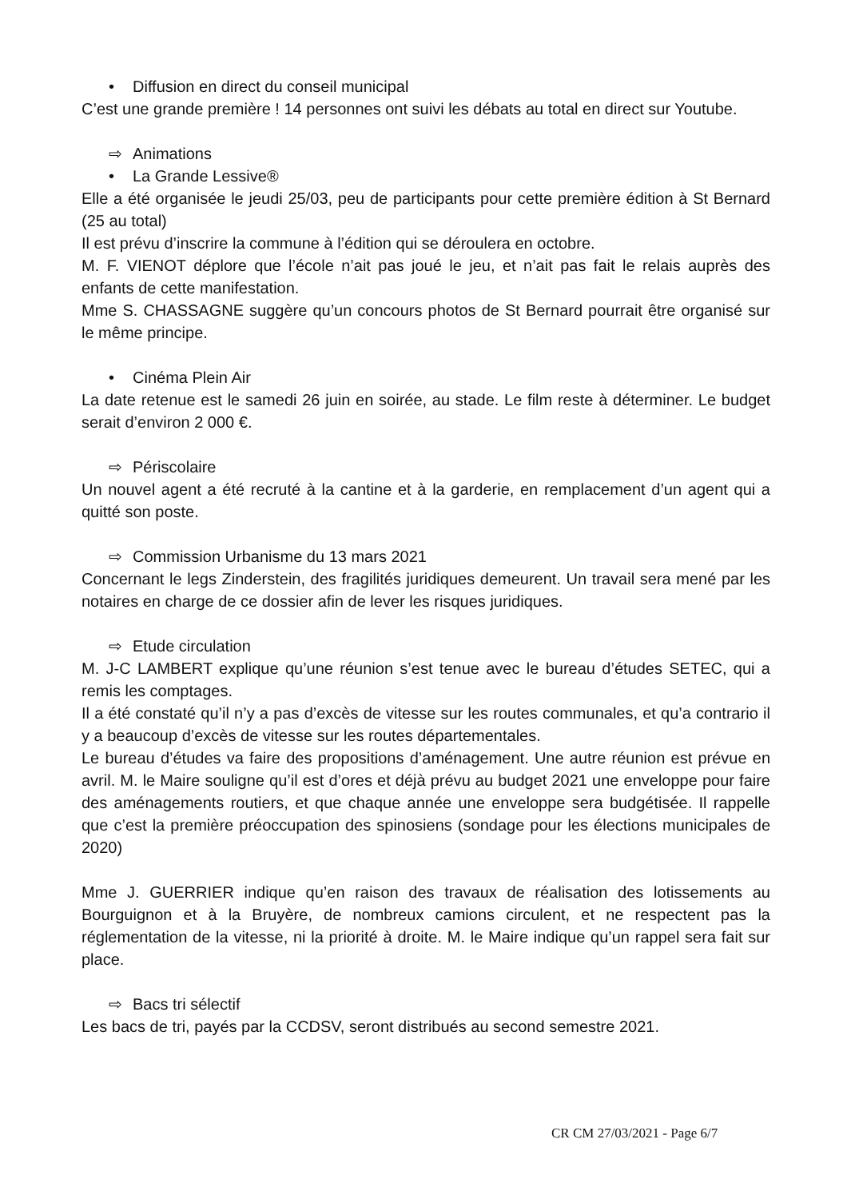• Diffusion en direct du conseil municipal
C’est une grande première ! 14 personnes ont suivi les débats au total en direct sur Youtube.
⇨ Animations
• La Grande Lessive®
Elle a été organisée le jeudi 25/03, peu de participants pour cette première édition à St Bernard (25 au total)
Il est prévu d’inscrire la commune à l’édition qui se déroulera en octobre.
M. F. VIENOT déplore que l’école n’ait pas joué le jeu, et n’ait pas fait le relais auprès des enfants de cette manifestation.
Mme S. CHASSAGNE suggère qu’un concours photos de St Bernard pourrait être organisé sur le même principe.
• Cinéma Plein Air
La date retenue est le samedi 26 juin en soirée, au stade. Le film reste à déterminer. Le budget serait d’environ 2 000 €.
⇨ Périscolaire
Un nouvel agent a été recruté à la cantine et à la garderie, en remplacement d’un agent qui a quitté son poste.
⇨ Commission Urbanisme du 13 mars 2021
Concernant le legs Zinderstein, des fragilités juridiques demeurent. Un travail sera mené par les notaires en charge de ce dossier afin de lever les risques juridiques.
⇨ Etude circulation
M. J-C LAMBERT explique qu’une réunion s’est tenue avec le bureau d’études SETEC, qui a remis les comptages.
Il a été constaté qu’il n’y a pas d’excès de vitesse sur les routes communales, et qu’a contrario il y a beaucoup d’excès de vitesse sur les routes départementales.
Le bureau d’études va faire des propositions d’aménagement. Une autre réunion est prévue en avril. M. le Maire souligne qu’il est d’ores et déjà prévu au budget 2021 une enveloppe pour faire des aménagements routiers, et que chaque année une enveloppe sera budgétisée. Il rappelle que c’est la première préoccupation des spinosiens (sondage pour les élections municipales de 2020)
Mme J. GUERRIER indique qu’en raison des travaux de réalisation des lotissements au Bourguignon et à la Bruyère, de nombreux camions circulent, et ne respectent pas la réglementation de la vitesse, ni la priorité à droite. M. le Maire indique qu’un rappel sera fait sur place.
⇨ Bacs tri sélectif
Les bacs de tri, payés par la CCDSV, seront distribués au second semestre 2021.
CR CM 27/03/2021 - Page 6/7